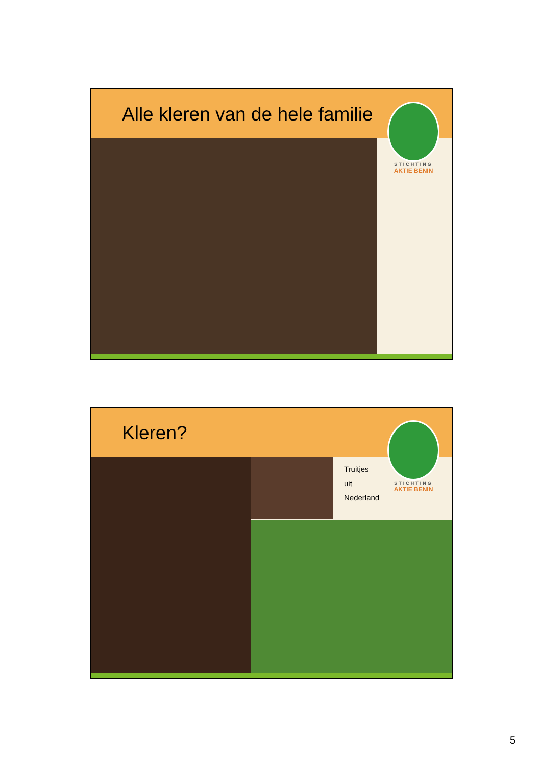Alle kleren van de hele familie
STICHTING
AKTIE BENIN
Kleren?
STICHTING
AKTIE BENIN
Truitjes
uit
Nederland
5